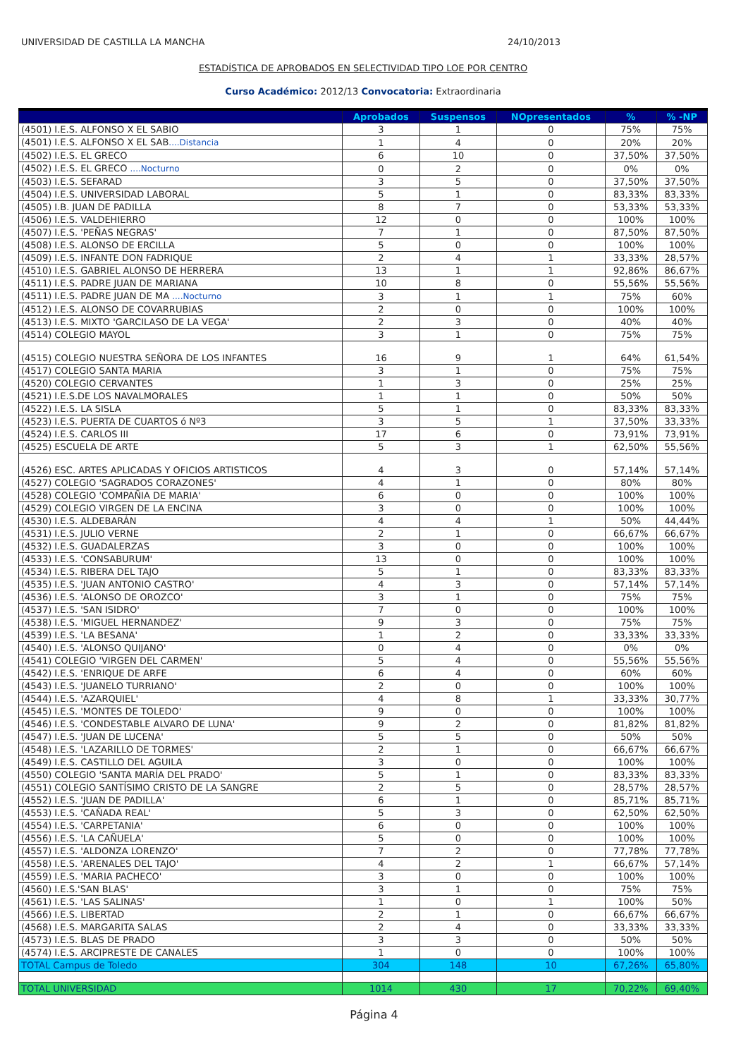UNIVERSIDAD DE CASTILLA LA MANCHA 24/10/2013
ESTADÍSTICA DE APROBADOS EN SELECTIVIDAD TIPO LOE POR CENTRO
Curso Académico: 2012/13 Convocatoria: Extraordinaria
| | Aprobados | Suspensos | NOpresentados | % | % -NP |
| --- | --- | --- | --- | --- | --- |
| (4501) I.E.S. ALFONSO X EL SABIO | 3 | 1 | 0 | 75% | 75% |
| (4501) I.E.S. ALFONSO X EL SAB ....Distancia | 1 | 4 | 0 | 20% | 20% |
| (4502) I.E.S. EL GRECO | 6 | 10 | 0 | 37,50% | 37,50% |
| (4502) I.E.S. EL GRECO ....Nocturno | 0 | 2 | 0 | 0% | 0% |
| (4503) I.E.S. SEFARAD | 3 | 5 | 0 | 37,50% | 37,50% |
| (4504) I.E.S. UNIVERSIDAD LABORAL | 5 | 1 | 0 | 83,33% | 83,33% |
| (4505) I.B. JUAN DE PADILLA | 8 | 7 | 0 | 53,33% | 53,33% |
| (4506) I.E.S. VALDEHIERRO | 12 | 0 | 0 | 100% | 100% |
| (4507) I.E.S. 'PEÑAS NEGRAS' | 7 | 1 | 0 | 87,50% | 87,50% |
| (4508) I.E.S. ALONSO DE ERCILLA | 5 | 0 | 0 | 100% | 100% |
| (4509) I.E.S. INFANTE DON FADRIQUE | 2 | 4 | 1 | 33,33% | 28,57% |
| (4510) I.E.S. GABRIEL ALONSO DE HERRERA | 13 | 1 | 1 | 92,86% | 86,67% |
| (4511) I.E.S. PADRE JUAN DE MARIANA | 10 | 8 | 0 | 55,56% | 55,56% |
| (4511) I.E.S. PADRE JUAN DE MA ....Nocturno | 3 | 1 | 1 | 75% | 60% |
| (4512) I.E.S. ALONSO DE COVARRUBIAS | 2 | 0 | 0 | 100% | 100% |
| (4513) I.E.S. MIXTO 'GARCILASO DE LA VEGA' | 2 | 3 | 0 | 40% | 40% |
| (4514) COLEGIO MAYOL | 3 | 1 | 0 | 75% | 75% |
| (4515) COLEGIO NUESTRA SEÑORA DE LOS INFANTES | 16 | 9 | 1 | 64% | 61,54% |
| (4517) COLEGIO SANTA MARIA | 3 | 1 | 0 | 75% | 75% |
| (4520) COLEGIO CERVANTES | 1 | 3 | 0 | 25% | 25% |
| (4521) I.E.S.DE LOS NAVALMORALES | 1 | 1 | 0 | 50% | 50% |
| (4522) I.E.S. LA SISLA | 5 | 1 | 0 | 83,33% | 83,33% |
| (4523) I.E.S. PUERTA DE CUARTOS ó Nº3 | 3 | 5 | 1 | 37,50% | 33,33% |
| (4524) I.E.S. CARLOS III | 17 | 6 | 0 | 73,91% | 73,91% |
| (4525) ESCUELA DE ARTE | 5 | 3 | 1 | 62,50% | 55,56% |
| (4526) ESC. ARTES APLICADAS Y OFICIOS ARTISTICOS | 4 | 3 | 0 | 57,14% | 57,14% |
| (4527) COLEGIO 'SAGRADOS CORAZONES' | 4 | 1 | 0 | 80% | 80% |
| (4528) COLEGIO 'COMPAÑIA DE MARIA' | 6 | 0 | 0 | 100% | 100% |
| (4529) COLEGIO VIRGEN DE LA ENCINA | 3 | 0 | 0 | 100% | 100% |
| (4530) I.E.S. ALDEBARÁN | 4 | 4 | 1 | 50% | 44,44% |
| (4531) I.E.S. JULIO VERNE | 2 | 1 | 0 | 66,67% | 66,67% |
| (4532) I.E.S. GUADALERZAS | 3 | 0 | 0 | 100% | 100% |
| (4533) I.E.S. 'CONSABURUM' | 13 | 0 | 0 | 100% | 100% |
| (4534) I.E.S. RIBERA DEL TAJO | 5 | 1 | 0 | 83,33% | 83,33% |
| (4535) I.E.S. 'JUAN ANTONIO CASTRO' | 4 | 3 | 0 | 57,14% | 57,14% |
| (4536) I.E.S. 'ALONSO DE OROZCO' | 3 | 1 | 0 | 75% | 75% |
| (4537) I.E.S. 'SAN ISIDRO' | 7 | 0 | 0 | 100% | 100% |
| (4538) I.E.S. 'MIGUEL HERNANDEZ' | 9 | 3 | 0 | 75% | 75% |
| (4539) I.E.S. 'LA BESANA' | 1 | 2 | 0 | 33,33% | 33,33% |
| (4540) I.E.S. 'ALONSO QUIJANO' | 0 | 4 | 0 | 0% | 0% |
| (4541) COLEGIO 'VIRGEN DEL CARMEN' | 5 | 4 | 0 | 55,56% | 55,56% |
| (4542) I.E.S. 'ENRIQUE DE ARFE | 6 | 4 | 0 | 60% | 60% |
| (4543) I.E.S. 'JUANELO TURRIANO' | 2 | 0 | 0 | 100% | 100% |
| (4544) I.E.S. 'AZARQUIEL' | 4 | 8 | 1 | 33,33% | 30,77% |
| (4545) I.E.S. 'MONTES DE TOLEDO' | 9 | 0 | 0 | 100% | 100% |
| (4546) I.E.S. 'CONDESTABLE ALVARO DE LUNA' | 9 | 2 | 0 | 81,82% | 81,82% |
| (4547) I.E.S. 'JUAN DE LUCENA' | 5 | 5 | 0 | 50% | 50% |
| (4548) I.E.S. 'LAZARILLO DE TORMES' | 2 | 1 | 0 | 66,67% | 66,67% |
| (4549) I.E.S. CASTILLO DEL AGUILA | 3 | 0 | 0 | 100% | 100% |
| (4550) COLEGIO 'SANTA MARÍA DEL PRADO' | 5 | 1 | 0 | 83,33% | 83,33% |
| (4551) COLEGIO SANTÍSIMO CRISTO DE LA SANGRE | 2 | 5 | 0 | 28,57% | 28,57% |
| (4552) I.E.S. 'JUAN DE PADILLA' | 6 | 1 | 0 | 85,71% | 85,71% |
| (4553) I.E.S. 'CAÑADA REAL' | 5 | 3 | 0 | 62,50% | 62,50% |
| (4554) I.E.S. 'CARPETANIA' | 6 | 0 | 0 | 100% | 100% |
| (4556) I.E.S. 'LA CAÑUELA' | 5 | 0 | 0 | 100% | 100% |
| (4557) I.E.S. 'ALDONZA LORENZO' | 7 | 2 | 0 | 77,78% | 77,78% |
| (4558) I.E.S. 'ARENALES DEL TAJO' | 4 | 2 | 1 | 66,67% | 57,14% |
| (4559) I.E.S. 'MARIA PACHECO' | 3 | 0 | 0 | 100% | 100% |
| (4560) I.E.S.'SAN BLAS' | 3 | 1 | 0 | 75% | 75% |
| (4561) I.E.S. 'LAS SALINAS' | 1 | 0 | 1 | 100% | 50% |
| (4566) I.E.S. LIBERTAD | 2 | 1 | 0 | 66,67% | 66,67% |
| (4568) I.E.S. MARGARITA SALAS | 2 | 4 | 0 | 33,33% | 33,33% |
| (4573) I.E.S. BLAS DE PRADO | 3 | 3 | 0 | 50% | 50% |
| (4574) I.E.S. ARCIPRESTE DE CANALES | 1 | 0 | 0 | 100% | 100% |
| TOTAL Campus de Toledo | 304 | 148 | 10 | 67,26% | 65,80% |
| TOTAL UNIVERSIDAD | 1014 | 430 | 17 | 70,22% | 69,40% |
Página 4